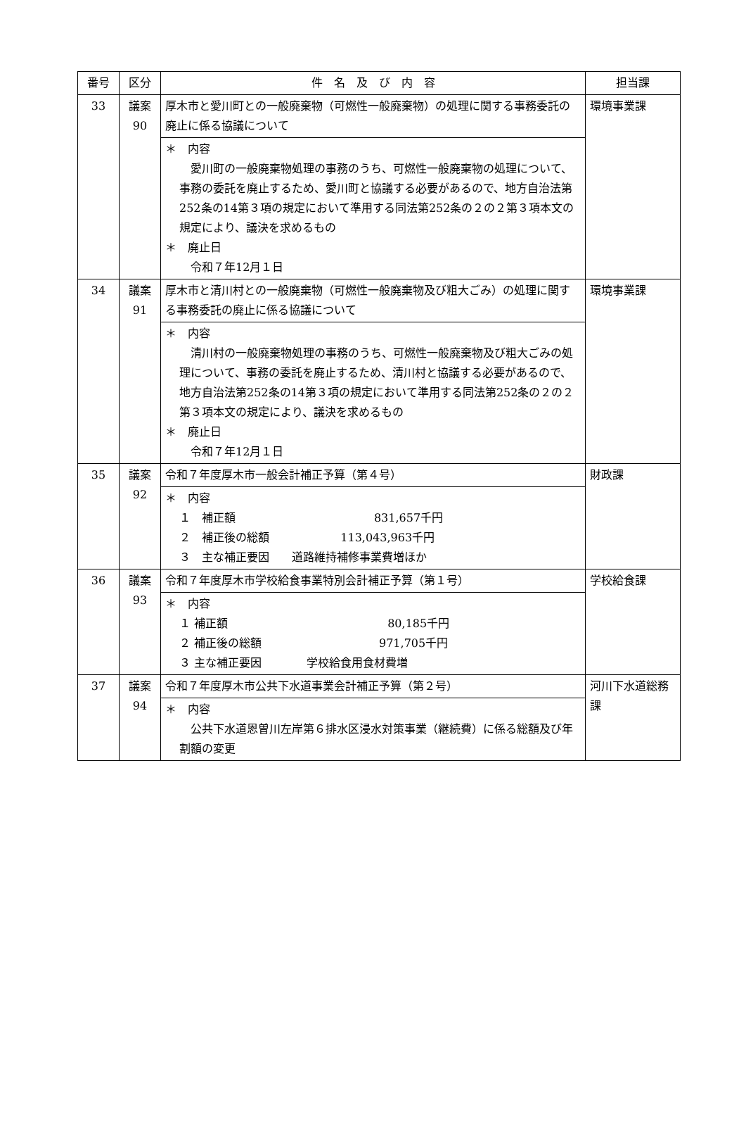| 番号 | 区分 | 件 名 及 び 内 容 | 担当課 |
| --- | --- | --- | --- |
| 33 | 議案 90 | 厚木市と愛川町との一般廃棄物（可燃性一般廃棄物）の処理に関する事務委託の廃止に係る協議について | 環境事業課 |
| | | ＊ 内容 愛川町の一般廃棄物処理の事務のうち、可燃性一般廃棄物の処理について、事務の委託を廃止するため、愛川町と協議する必要があるので、地方自治法第252条の14第３項の規定において準用する同法第252条の２の２第３項本文の規定により、議決を求めるもの ＊ 廃止日 令和７年12月１日 | |
| 34 | 議案 91 | 厚木市と清川村との一般廃棄物（可燃性一般廃棄物及び粗大ごみ）の処理に関する事務委託の廃止に係る協議について | 環境事業課 |
| | | ＊ 内容 清川村の一般廃棄物処理の事務のうち、可燃性一般廃棄物及び粗大ごみの処理について、事務の委託を廃止するため、清川村と協議する必要があるので、地方自治法第252条の14第３項の規定において準用する同法第252条の２の２第３項本文の規定により、議決を求めるもの ＊ 廃止日 令和７年12月１日 | |
| 35 | 議案 92 | 令和７年度厚木市一般会計補正予算（第４号） | 財政課 |
| | | ＊ 内容 １ 補正額 831,657千円 ２ 補正後の総額 113,043,963千円 ３ 主な補正要因 道路維持補修事業費増ほか | |
| 36 | 議案 93 | 令和７年度厚木市学校給食事業特別会計補正予算（第１号） | 学校給食課 |
| | | ＊ 内容 １ 補正額 80,185千円 ２ 補正後の総額 971,705千円 ３ 主な補正要因 学校給食用食材費増 | |
| 37 | 議案 94 | 令和７年度厚木市公共下水道事業会計補正予算（第２号） | 河川下水道総務課 |
| | | ＊ 内容 公共下水道恩曽川左岸第６排水区浸水対策事業（継続費）に係る総額及び年割額の変更 | |